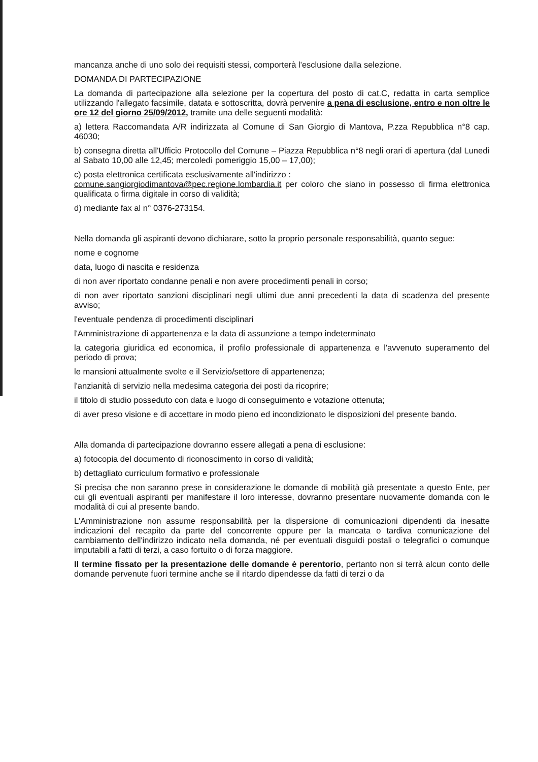mancanza anche di uno solo dei requisiti stessi, comporterà l'esclusione dalla selezione.
DOMANDA DI PARTECIPAZIONE
La domanda di partecipazione alla selezione per la copertura del posto di cat.C, redatta in carta semplice utilizzando l'allegato facsimile, datata e sottoscritta, dovrà pervenire a pena di esclusione, entro e non oltre le ore 12 del giorno 25/09/2012, tramite una delle seguenti modalità:
a) lettera Raccomandata A/R indirizzata al Comune di San Giorgio di Mantova, P.zza Repubblica n°8 cap. 46030;
b) consegna diretta all'Ufficio Protocollo del Comune – Piazza Repubblica n°8 negli orari di apertura (dal Lunedì al Sabato 10,00 alle 12,45; mercoledì pomeriggio 15,00 – 17,00);
c) posta elettronica certificata esclusivamente all'indirizzo :
comune.sangiorgiodimantova@pec.regione.lombardia.it per coloro che siano in possesso di firma elettronica qualificata o firma digitale in corso di validità;
d) mediante fax al n° 0376-273154.
Nella domanda gli aspiranti devono dichiarare, sotto la proprio personale responsabilità, quanto segue:
nome e cognome
data, luogo di nascita e residenza
di non aver riportato condanne penali e non avere procedimenti penali in corso;
di non aver riportato sanzioni disciplinari negli ultimi due anni precedenti la data di scadenza del presente avviso;
l'eventuale pendenza di procedimenti disciplinari
l'Amministrazione di appartenenza e la data di assunzione a tempo indeterminato
la categoria giuridica ed economica, il profilo professionale di appartenenza e l'avvenuto superamento del periodo di prova;
le mansioni attualmente svolte e il Servizio/settore di appartenenza;
l'anzianità di servizio nella medesima categoria dei posti da ricoprire;
il titolo di studio posseduto con data e luogo di conseguimento e votazione ottenuta;
di aver preso visione e di accettare in modo pieno ed incondizionato le disposizioni del presente bando.
Alla domanda di partecipazione dovranno essere allegati a pena di esclusione:
a) fotocopia del documento di riconoscimento in corso di validità;
b) dettagliato curriculum formativo e professionale
Si precisa che non saranno prese in considerazione le domande di mobilità già presentate a questo Ente, per cui gli eventuali aspiranti per manifestare il loro interesse, dovranno presentare nuovamente domanda con le modalità di cui al presente bando.
L'Amministrazione non assume responsabilità per la dispersione di comunicazioni dipendenti da inesatte indicazioni del recapito da parte del concorrente oppure per la mancata o tardiva comunicazione del cambiamento dell'indirizzo indicato nella domanda, né per eventuali disguidi postali o telegrafici o comunque imputabili a fatti di terzi, a caso fortuito o di forza maggiore.
Il termine fissato per la presentazione delle domande è perentorio, pertanto non si terrà alcun conto delle domande pervenute fuori termine anche se il ritardo dipendesse da fatti di terzi o da